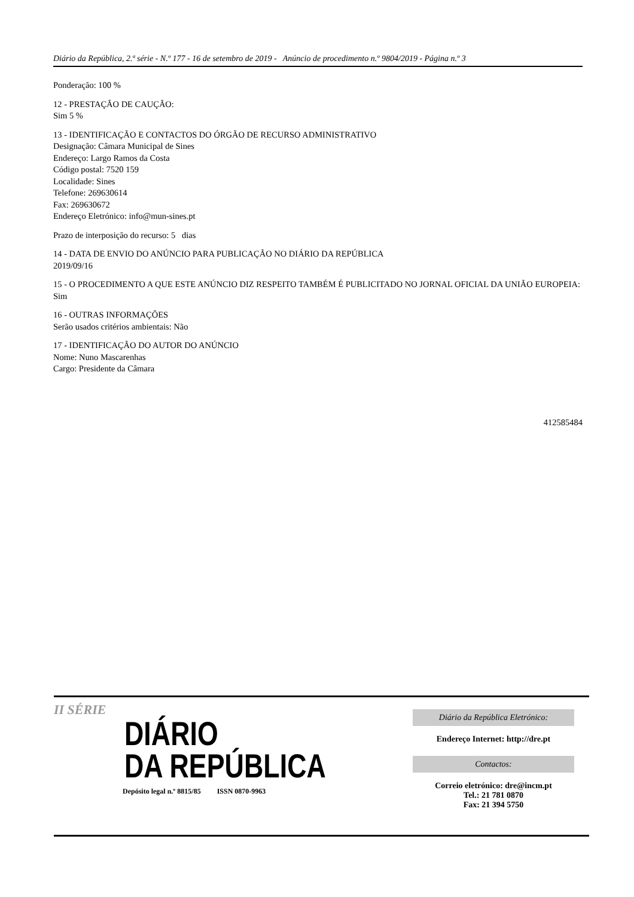Diário da República, 2.ª série - N.º 177 - 16 de setembro de 2019 - Anúncio de procedimento n.º 9804/2019 - Página n.º 3
Ponderação: 100 %
12 - PRESTAÇÃO DE CAUÇÃO:
Sim 5 %
13 - IDENTIFICAÇÃO E CONTACTOS DO ÓRGÃO DE RECURSO ADMINISTRATIVO
Designação: Câmara Municipal de Sines
Endereço: Largo Ramos da Costa
Código postal: 7520 159
Localidade: Sines
Telefone: 269630614
Fax: 269630672
Endereço Eletrónico: info@mun-sines.pt
Prazo de interposição do recurso: 5 dias
14 - DATA DE ENVIO DO ANÚNCIO PARA PUBLICAÇÃO NO DIÁRIO DA REPÚBLICA
2019/09/16
15 - O PROCEDIMENTO A QUE ESTE ANÚNCIO DIZ RESPEITO TAMBÉM É PUBLICITADO NO JORNAL OFICIAL DA UNIÃO EUROPEIA:
Sim
16 - OUTRAS INFORMAÇÕES
Serão usados critérios ambientais: Não
17 - IDENTIFICAÇÃO DO AUTOR DO ANÚNCIO
Nome: Nuno Mascarenhas
Cargo: Presidente da Câmara
412585484
II SÉRIE
DIÁRIO
DA REPÚBLICA
Depósito legal n.º 8815/85 ISSN 0870-9963
Diário da República Eletrónico:
Endereço Internet: http://dre.pt
Contactos:
Correio eletrónico: dre@incm.pt
Tel.: 21 781 0870
Fax: 21 394 5750